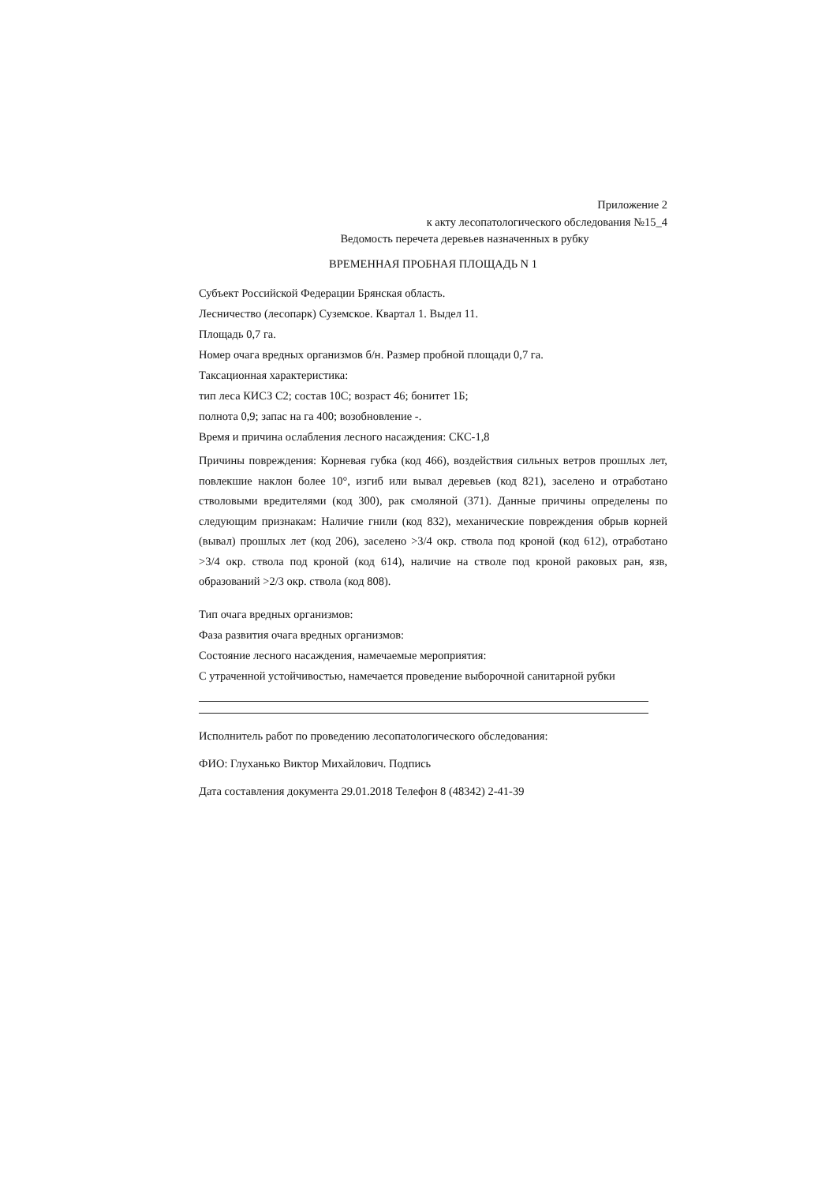Приложение 2
к акту лесопатологического обследования №15_4
Ведомость перечета деревьев назначенных в рубку
ВРЕМЕННАЯ ПРОБНАЯ ПЛОЩАДЬ N 1
Субъект Российской Федерации Брянская область.
Лесничество (лесопарк) Суземское. Квартал 1. Выдел 11.
Площадь 0,7 га.
Номер очага вредных организмов б/н. Размер пробной площади 0,7 га.
Таксационная характеристика:
тип леса КИСЗ С2; состав 10С; возраст 46; бонитет 1Б;
полнота 0,9; запас на га 400; возобновление -.
Время и причина ослабления лесного насаждения: СКС-1,8
Причины повреждения: Корневая губка (код 466), воздействия сильных ветров прошлых лет, повлекшие наклон более 10°, изгиб или вывал деревьев (код 821), заселено и отработано стволовыми вредителями (код 300), рак смоляной (371). Данные причины определены по следующим признакам: Наличие гнили (код 832), механические повреждения обрыв корней (вывал) прошлых лет (код 206), заселено >3/4 окр. ствола под кроной (код 612), отработано >3/4 окр. ствола под кроной (код 614), наличие на стволе под кроной раковых ран, язв, образований >2/3 окр. ствола (код 808).
Тип очага вредных организмов:
Фаза развития очага вредных организмов:
Состояние лесного насаждения, намечаемые мероприятия:
С утраченной устойчивостью, намечается проведение выборочной санитарной рубки
Исполнитель работ по проведению лесопатологического обследования:
ФИО: Глуханько Виктор Михайлович. Подпись
Дата составления документа 29.01.2018 Телефон 8 (48342) 2-41-39